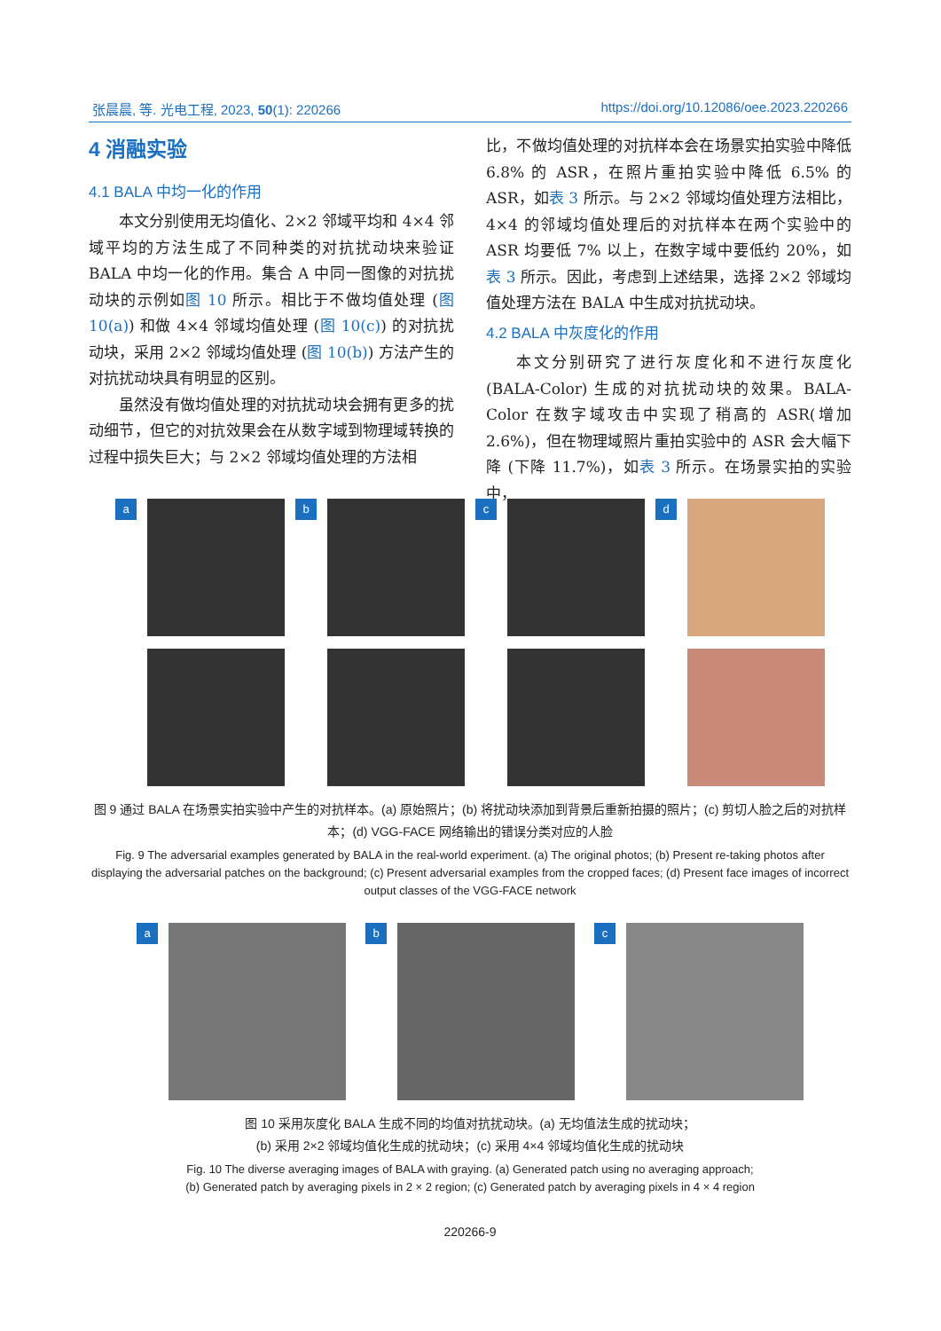张晨晨, 等. 光电工程, 2023, 50(1): 220266 https://doi.org/10.12086/oee.2023.220266
4 消融实验
4.1 BALA 中均一化的作用
本文分别使用无均值化、2×2 邻域平均和 4×4 邻域平均的方法生成了不同种类的对抗扰动块来验证 BALA 中均一化的作用。集合 A 中同一图像的对抗扰动块的示例如图 10 所示。相比于不做均值处理 (图 10(a)) 和做 4×4 邻域均值处理 (图 10(c)) 的对抗扰动块，采用 2×2 邻域均值处理 (图 10(b)) 方法产生的对抗扰动块具有明显的区别。
虽然没有做均值处理的对抗扰动块会拥有更多的扰动细节，但它的对抗效果会在从数字域到物理域转换的过程中损失巨大；与 2×2 邻域均值处理的方法相
比，不做均值处理的对抗样本会在场景实拍实验中降低 6.8% 的 ASR，在照片重拍实验中降低 6.5% 的 ASR，如表 3 所示。与 2×2 邻域均值处理方法相比，4×4 的邻域均值处理后的对抗样本在两个实验中的 ASR 均要低 7% 以上，在数字域中要低约 20%，如表 3 所示。因此，考虑到上述结果，选择 2×2 邻域均值处理方法在 BALA 中生成对抗扰动块。
4.2 BALA 中灰度化的作用
本文分别研究了进行灰度化和不进行灰度化 (BALA-Color) 生成的对抗扰动块的效果。BALA-Color 在数字域攻击中实现了稍高的 ASR(增加 2.6%)，但在物理域照片重拍实验中的 ASR 会大幅下降 (下降 11.7%)，如表 3 所示。在场景实拍的实验中，
a b c d
图 9 通过 BALA 在场景实拍实验中产生的对抗样本。(a) 原始照片；(b) 将扰动块添加到背景后重新拍摄的照片；(c) 剪切人脸之后的对抗样本；(d) VGG-FACE 网络输出的错误分类对应的人脸
Fig. 9 The adversarial examples generated by BALA in the real-world experiment. (a) The original photos; (b) Present re-taking photos after displaying the adversarial patches on the background; (c) Present adversarial examples from the cropped faces; (d) Present face images of incorrect output classes of the VGG-FACE network
a b c
图 10 采用灰度化 BALA 生成不同的均值对抗扰动块。(a) 无均值法生成的扰动块；
(b) 采用 2×2 邻域均值化生成的扰动块；(c) 采用 4×4 邻域均值化生成的扰动块
Fig. 10 The diverse averaging images of BALA with graying. (a) Generated patch using no averaging approach;
(b) Generated patch by averaging pixels in 2 × 2 region; (c) Generated patch by averaging pixels in 4 × 4 region
220266-9